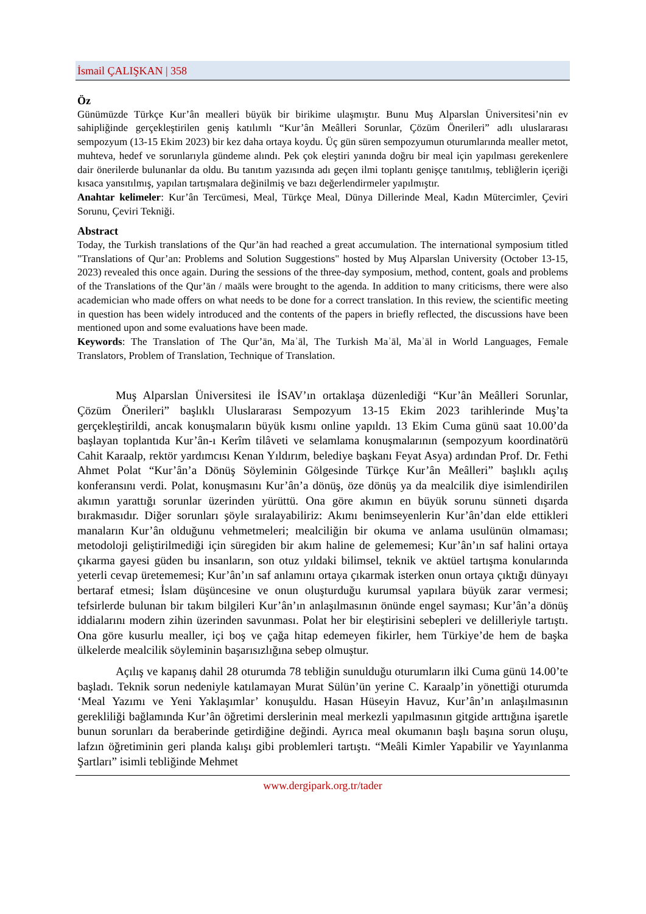İsmail ÇALIŞKAN | 358
Öz
Günümüzde Türkçe Kur’ân mealleri büyük bir birikime ulaşmıştır. Bunu Muş Alparslan Üniversitesi’nin ev sahipliğinde gerçekleştirilen geniş katılımlı “Kur’ân Meâlleri Sorunlar, Çözüm Önerileri” adlı uluslararası sempozyum (13-15 Ekim 2023) bir kez daha ortaya koydu. Üç gün süren sempozyumun oturumlarında mealler metot, muhteva, hedef ve sorunlarıyla gündeme alındı. Pek çok eleştiri yanında doğru bir meal için yapılması gerekenlere dair önerilerde bulunanlar da oldu. Bu tanıtım yazısında adı geçen ilmi toplantı genişçe tanıtılmış, tebliğlerin içeriği kısaca yansıtılmış, yapılan tartışmalara değinilmiş ve bazı değerlendirmeler yapılmıştır.
Anahtar kelimeler: Kur’ân Tercümesi, Meal, Türkçe Meal, Dünya Dillerinde Meal, Kadın Mütercimler, Çeviri Sorunu, Çeviri Tekniği.
Abstract
Today, the Turkish translations of the Qur’ān had reached a great accumulation. The international symposium titled "Translations of Qur’an: Problems and Solution Suggestions" hosted by Muş Alparslan University (October 13-15, 2023) revealed this once again. During the sessions of the three-day symposium, method, content, goals and problems of the Translations of the Qur’ān / maāls were brought to the agenda. In addition to many criticisms, there were also academician who made offers on what needs to be done for a correct translation. In this review, the scientific meeting in question has been widely introduced and the contents of the papers in briefly reflected, the discussions have been mentioned upon and some evaluations have been made.
Keywords: The Translation of The Qur’ān, Maʾāl, The Turkish Maʾāl, Maʾāl in World Languages, Female Translators, Problem of Translation, Technique of Translation.
Muş Alparslan Üniversitesi ile İSAV’ın ortaklaşa düzenlediği “Kur’ân Meâlleri Sorunlar, Çözüm Önerileri” başlıklı Uluslararası Sempozyum 13-15 Ekim 2023 tarihlerinde Muş’ta gerçekleştirildi, ancak konuşmaların büyük kısmı online yapıldı. 13 Ekim Cuma günü saat 10.00’da başlayan toplantıda Kur’ân-ı Kerîm tilâveti ve selamlama konuşmalarının (sempozyum koordinatörü Cahit Karaalp, rektör yardımcısı Kenan Yıldırım, belediye başkanı Feyat Asya) ardından Prof. Dr. Fethi Ahmet Polat “Kur’ân’a Dönüş Söyleminin Gölgesinde Türkçe Kur’ân Meâlleri” başlıklı açılış konferansını verdi. Polat, konuşmasını Kur’ân’a dönüş, öze dönüş ya da mealcilik diye isimlendirilen akımın yarattığı sorunlar üzerinden yürüttü. Ona göre akımın en büyük sorunu sünneti dışarda bırakmasıdır. Diğer sorunları şöyle sıralayabiliriz: Akımı benimseyenlerin Kur’ân’dan elde ettikleri manaların Kur’ân olduğunu vehmetmeleri; mealciliğin bir okuma ve anlama usulünün olmaması; metodoloji geliştirilmediği için süregiden bir akım haline de gelememesi; Kur’ân’ın saf halini ortaya çıkarma gayesi güden bu insanların, son otuz yıldaki bilimsel, teknik ve aktüel tartışma konularında yeterli cevap üretememesi; Kur’ân’ın saf anlamını ortaya çıkarmak isterken onun ortaya çıktığı dünyayı bertaraf etmesi; İslam düşüncesine ve onun oluşturduğu kurumsal yapılara büyük zarar vermesi; tefsirlerde bulunan bir takım bilgileri Kur’ân’ın anlaşılmasının önünde engel sayması; Kur’ân’a dönüş iddialarını modern zihin üzerinden savunması. Polat her bir eleştirisini sebepleri ve delilleriyle tartıştı. Ona göre kusurlu mealler, içi boş ve çağa hitap edemeyen fikirler, hem Türkiye’de hem de başka ülkelerde mealcilik söyleminin başarısızlığına sebep olmuştur.
Açılış ve kapanış dahil 28 oturumda 78 tebliğin sunulduğu oturumların ilki Cuma günü 14.00’te başladı. Teknik sorun nedeniyle katılamayan Murat Sülün’ün yerine C. Karaalp’in yönettiği oturumda ‘Meal Yazımı ve Yeni Yaklaşımlar’ konuşuldu. Hasan Hüseyin Havuz, Kur’ân’ın anlaşılmasının gerekliliği bağlamında Kur’ân öğretimi derslerinin meal merkezli yapılmasının gitgide arttığına işaretle bunun sorunları da beraberinde getirdiğine değindi. Ayrıca meal okumanın başlı başına sorun oluşu, lafzın öğretiminin geri planda kalışı gibi problemleri tartıştı. “Meâli Kimler Yapabilir ve Yayınlanma Şartları” isimli tebliğinde Mehmet
www.dergipark.org.tr/tader